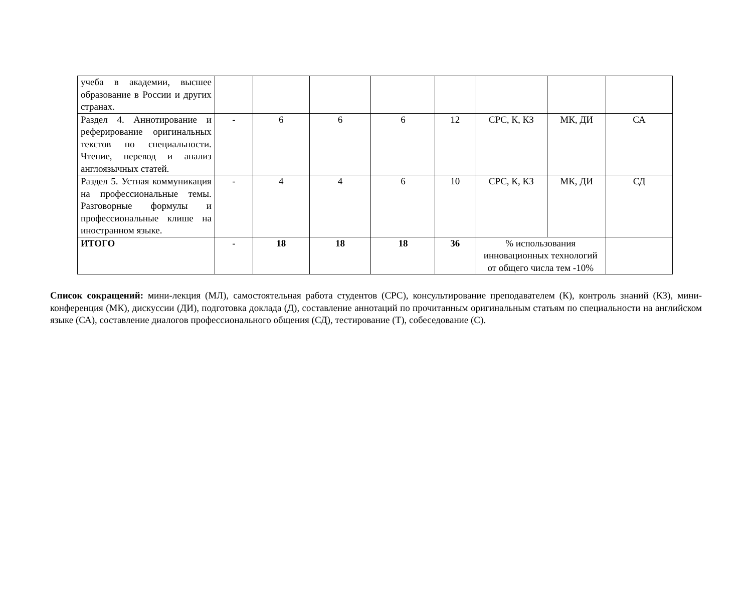| учеба в академии, высшее образование в России и других странах. | | | | | | | | |
| Раздел 4. Аннотирование и реферирование оригинальных текстов по специальности. Чтение, перевод и анализ англоязычных статей. | - | 6 | 6 | 6 | 12 | СРС, К, КЗ | МК, ДИ | СА |
| Раздел 5. Устная коммуникация на профессиональные темы. Разговорные формулы и профессиональные клише на иностранном языке. | - | 4 | 4 | 6 | 10 | СРС, К, КЗ | МК, ДИ | СД |
| ИТОГО | - | 18 | 18 | 18 | 36 | % использования инновационных технологий от общего числа тем -10% | | |
Список сокращений: мини-лекция (МЛ), самостоятельная работа студентов (СРС), консультирование преподавателем (К), контроль знаний (КЗ), мини-конференция (МК), дискуссии (ДИ), подготовка доклада (Д), составление аннотаций по прочитанным оригинальным статьям по специальности на английском языке (СА), составление диалогов профессионального общения (СД), тестирование (Т), собеседование (С).